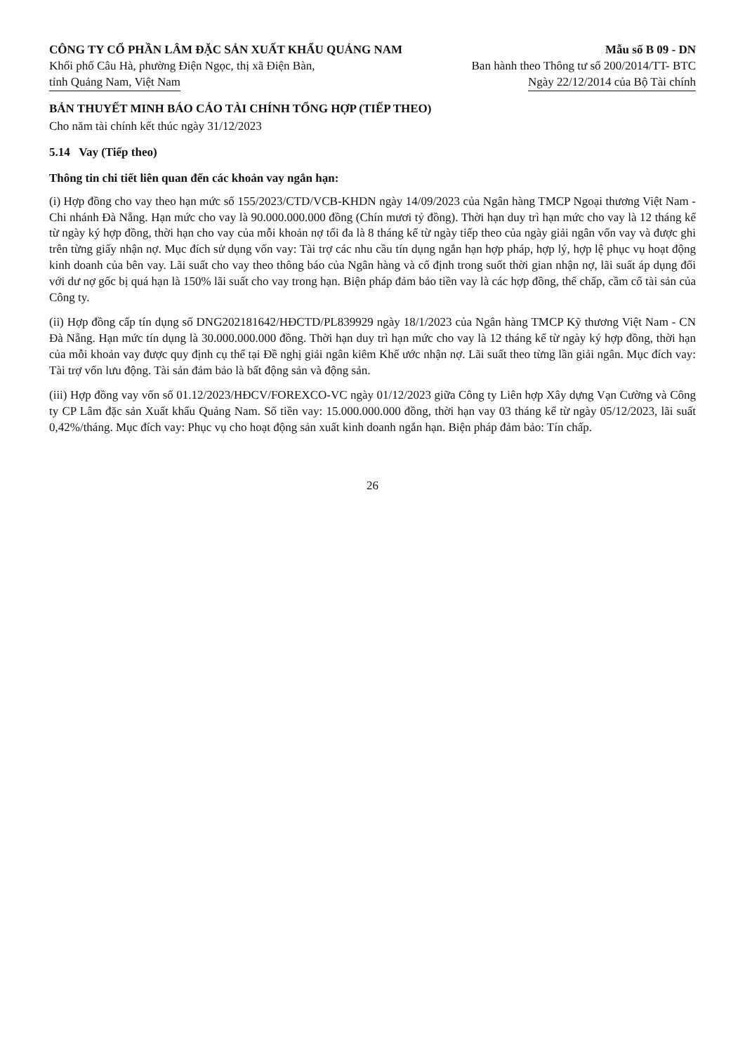CÔNG TY CỔ PHẦN LÂM ĐẶC SẢN XUẤT KHẨU QUẢNG NAM
Khối phố Câu Hà, phường Điện Ngọc, thị xã Điện Bàn,
tỉnh Quảng Nam, Việt Nam
Mẫu số B 09 - DN
Ban hành theo Thông tư số 200/2014/TT- BTC
Ngày 22/12/2014 của Bộ Tài chính
BẢN THUYẾT MINH BÁO CÁO TÀI CHÍNH TỔNG HỢP (TIẾP THEO)
Cho năm tài chính kết thúc ngày 31/12/2023
5.14 Vay (Tiếp theo)
Thông tin chi tiết liên quan đến các khoản vay ngắn hạn:
(i) Hợp đồng cho vay theo hạn mức số 155/2023/CTD/VCB-KHDN ngày 14/09/2023 của Ngân hàng TMCP Ngoại thương Việt Nam - Chi nhánh Đà Nẵng. Hạn mức cho vay là 90.000.000.000 đồng (Chín mươi tỷ đồng). Thời hạn duy trì hạn mức cho vay là 12 tháng kể từ ngày ký hợp đồng, thời hạn cho vay của mỗi khoản nợ tối đa là 8 tháng kể từ ngày tiếp theo của ngày giải ngân vốn vay và được ghi trên từng giấy nhận nợ. Mục đích sử dụng vốn vay: Tài trợ các nhu cầu tín dụng ngắn hạn hợp pháp, hợp lý, hợp lệ phục vụ hoạt động kinh doanh của bên vay. Lãi suất cho vay theo thông báo của Ngân hàng và cố định trong suốt thời gian nhận nợ, lãi suất áp dụng đối với dư nợ gốc bị quá hạn là 150% lãi suất cho vay trong hạn. Biện pháp đảm bảo tiền vay là các hợp đồng, thế chấp, cầm cố tài sản của Công ty.
(ii) Hợp đồng cấp tín dụng số DNG202181642/HĐCTD/PL839929 ngày 18/1/2023 của Ngân hàng TMCP Kỹ thương Việt Nam - CN Đà Nẵng. Hạn mức tín dụng là 30.000.000.000 đồng. Thời hạn duy trì hạn mức cho vay là 12 tháng kể từ ngày ký hợp đồng, thời hạn của mỗi khoản vay được quy định cụ thể tại Đề nghị giải ngân kiêm Khế ước nhận nợ. Lãi suất theo từng lần giải ngân. Mục đích vay: Tài trợ vốn lưu động. Tài sản đảm bảo là bất động sản và động sản.
(iii) Hợp đồng vay vốn số 01.12/2023/HĐCV/FOREXCO-VC ngày 01/12/2023 giữa Công ty Liên hợp Xây dựng Vạn Cường và Công ty CP Lâm đặc sản Xuất khẩu Quảng Nam. Số tiền vay: 15.000.000.000 đồng, thời hạn vay 03 tháng kể từ ngày 05/12/2023, lãi suất 0,42%/tháng. Mục đích vay: Phục vụ cho hoạt động sản xuất kinh doanh ngắn hạn. Biện pháp đảm bảo: Tín chấp.
26